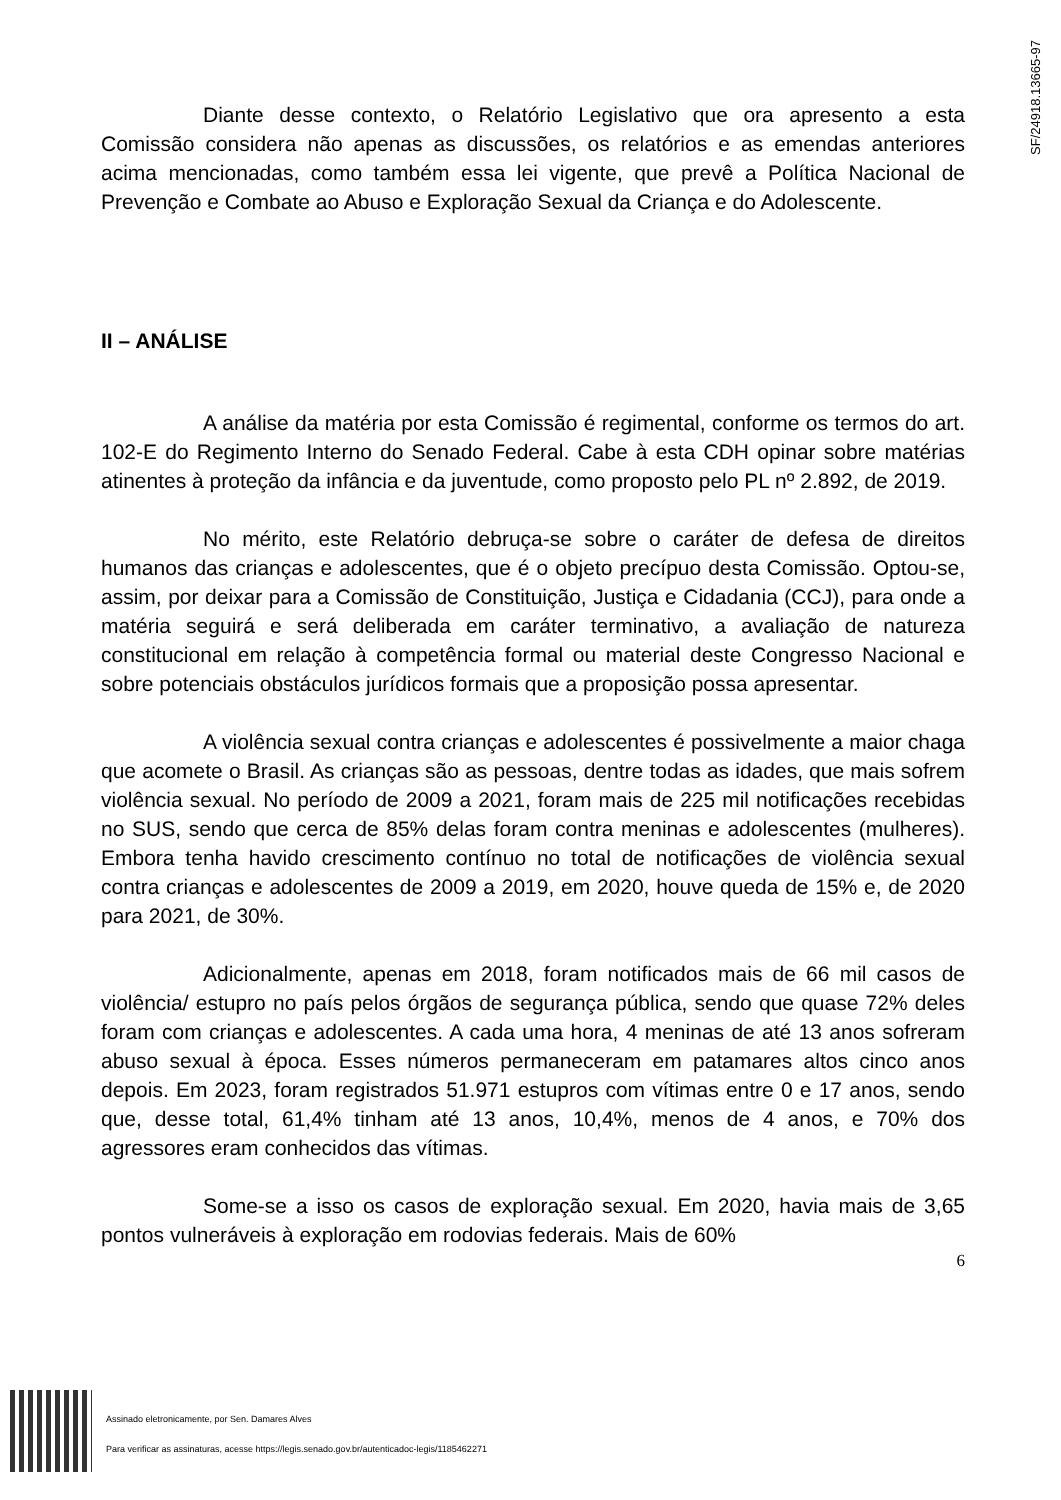SF/24918.13665-97
Diante desse contexto, o Relatório Legislativo que ora apresento a esta Comissão considera não apenas as discussões, os relatórios e as emendas anteriores acima mencionadas, como também essa lei vigente, que prevê a Política Nacional de Prevenção e Combate ao Abuso e Exploração Sexual da Criança e do Adolescente.
II – ANÁLISE
A análise da matéria por esta Comissão é regimental, conforme os termos do art. 102-E do Regimento Interno do Senado Federal. Cabe à esta CDH opinar sobre matérias atinentes à proteção da infância e da juventude, como proposto pelo PL nº 2.892, de 2019.
No mérito, este Relatório debruça-se sobre o caráter de defesa de direitos humanos das crianças e adolescentes, que é o objeto precípuo desta Comissão. Optou-se, assim, por deixar para a Comissão de Constituição, Justiça e Cidadania (CCJ), para onde a matéria seguirá e será deliberada em caráter terminativo, a avaliação de natureza constitucional em relação à competência formal ou material deste Congresso Nacional e sobre potenciais obstáculos jurídicos formais que a proposição possa apresentar.
A violência sexual contra crianças e adolescentes é possivelmente a maior chaga que acomete o Brasil. As crianças são as pessoas, dentre todas as idades, que mais sofrem violência sexual. No período de 2009 a 2021, foram mais de 225 mil notificações recebidas no SUS, sendo que cerca de 85% delas foram contra meninas e adolescentes (mulheres). Embora tenha havido crescimento contínuo no total de notificações de violência sexual contra crianças e adolescentes de 2009 a 2019, em 2020, houve queda de 15% e, de 2020 para 2021, de 30%.
Adicionalmente, apenas em 2018, foram notificados mais de 66 mil casos de violência/ estupro no país pelos órgãos de segurança pública, sendo que quase 72% deles foram com crianças e adolescentes. A cada uma hora, 4 meninas de até 13 anos sofreram abuso sexual à época. Esses números permaneceram em patamares altos cinco anos depois. Em 2023, foram registrados 51.971 estupros com vítimas entre 0 e 17 anos, sendo que, desse total, 61,4% tinham até 13 anos, 10,4%, menos de 4 anos, e 70% dos agressores eram conhecidos das vítimas.
Some-se a isso os casos de exploração sexual. Em 2020, havia mais de 3,65 pontos vulneráveis à exploração em rodovias federais. Mais de 60%
6
Assinado eletronicamente, por Sen. Damares Alves
Para verificar as assinaturas, acesse https://legis.senado.gov.br/autenticadoc-legis/1185462271